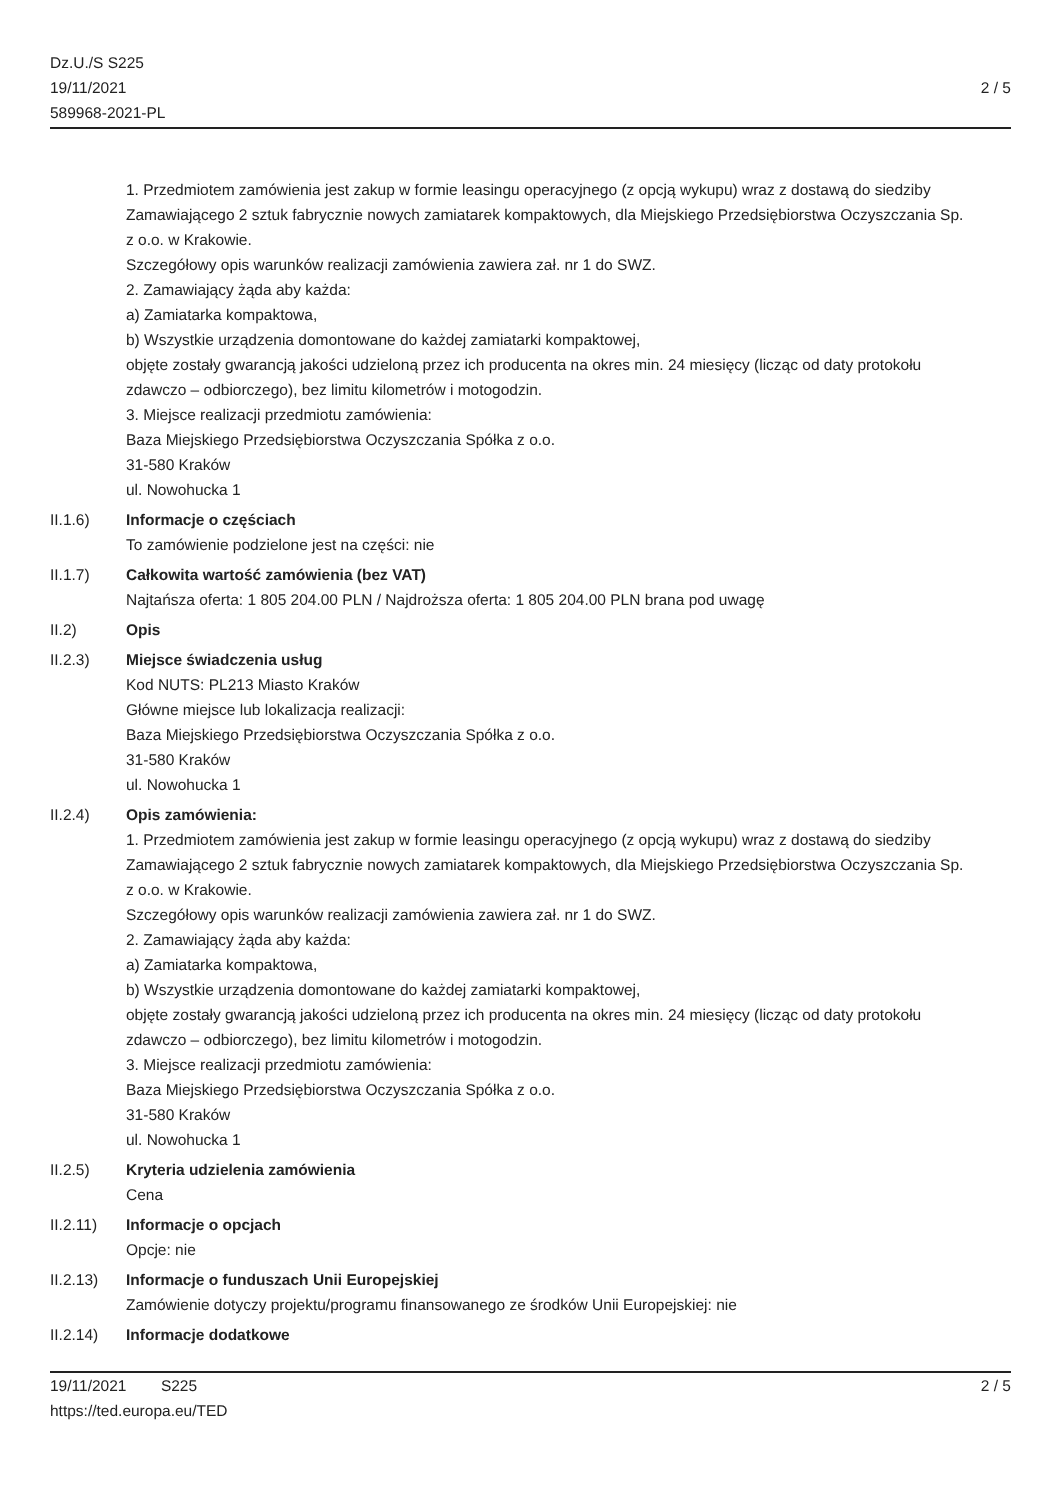Dz.U./S S225
19/11/2021
589968-2021-PL
2 / 5
1. Przedmiotem zamówienia jest zakup w formie leasingu operacyjnego (z opcją wykupu) wraz z dostawą do siedziby Zamawiającego 2 sztuk fabrycznie nowych zamiatarek kompaktowych, dla Miejskiego Przedsiębiorstwa Oczyszczania Sp. z o.o. w Krakowie.
Szczegółowy opis warunków realizacji zamówienia zawiera zał. nr 1 do SWZ.
2. Zamawiający żąda aby każda:
a) Zamiatarka kompaktowa,
b) Wszystkie urządzenia domontowane do każdej zamiatarki kompaktowej,
objęte zostały gwarancją jakości udzieloną przez ich producenta na okres min. 24 miesięcy (licząc od daty protokołu zdawczo – odbiorczego), bez limitu kilometrów i motogodzin.
3. Miejsce realizacji przedmiotu zamówienia:
Baza Miejskiego Przedsiębiorstwa Oczyszczania Spółka z o.o.
31-580 Kraków
ul. Nowohucka 1
II.1.6) Informacje o częściach
To zamówienie podzielone jest na części: nie
II.1.7) Całkowita wartość zamówienia (bez VAT)
Najtańsza oferta: 1 805 204.00 PLN / Najdroższa oferta: 1 805 204.00 PLN brana pod uwagę
II.2) Opis
II.2.3) Miejsce świadczenia usług
Kod NUTS: PL213 Miasto Kraków
Główne miejsce lub lokalizacja realizacji:
Baza Miejskiego Przedsiębiorstwa Oczyszczania Spółka z o.o.
31-580 Kraków
ul. Nowohucka 1
II.2.4) Opis zamówienia:
1. Przedmiotem zamówienia jest zakup w formie leasingu operacyjnego (z opcją wykupu) wraz z dostawą do siedziby Zamawiającego 2 sztuk fabrycznie nowych zamiatarek kompaktowych, dla Miejskiego Przedsiębiorstwa Oczyszczania Sp. z o.o. w Krakowie.
Szczegółowy opis warunków realizacji zamówienia zawiera zał. nr 1 do SWZ.
2. Zamawiający żąda aby każda:
a) Zamiatarka kompaktowa,
b) Wszystkie urządzenia domontowane do każdej zamiatarki kompaktowej,
objęte zostały gwarancją jakości udzieloną przez ich producenta na okres min. 24 miesięcy (licząc od daty protokołu zdawczo – odbiorczego), bez limitu kilometrów i motogodzin.
3. Miejsce realizacji przedmiotu zamówienia:
Baza Miejskiego Przedsiębiorstwa Oczyszczania Spółka z o.o.
31-580 Kraków
ul. Nowohucka 1
II.2.5) Kryteria udzielenia zamówienia
Cena
II.2.11) Informacje o opcjach
Opcje: nie
II.2.13) Informacje o funduszach Unii Europejskiej
Zamówienie dotyczy projektu/programu finansowanego ze środków Unii Europejskiej: nie
II.2.14) Informacje dodatkowe
19/11/2021 S225
https://ted.europa.eu/TED
2 / 5